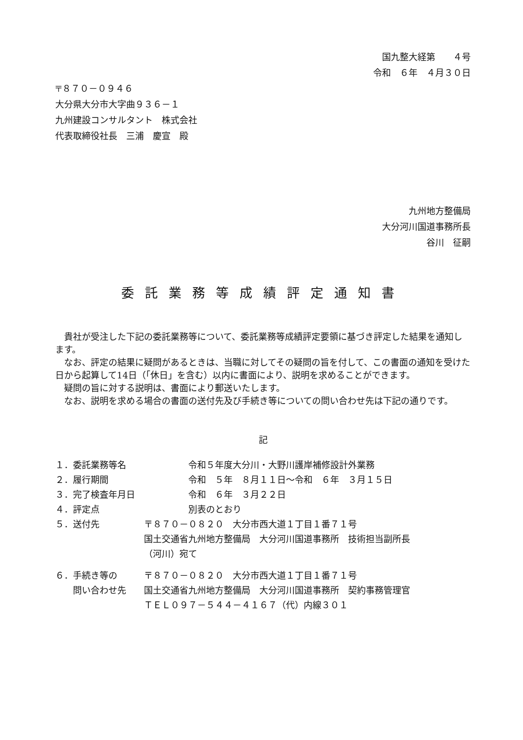国九整大経第　　４号
令和　６年　４月３０日
〒８７０－０９４６
大分県大分市大字曲９３６－１
九州建設コンサルタント　株式会社
代表取締役社長　三浦　慶宣　殿
九州地方整備局
大分河川国道事務所長
谷川　征嗣
委託業務等成績評定通知書
貴社が受注した下記の委託業務等について、委託業務等成績評定要領に基づき評定した結果を通知します。
なお、評定の結果に疑問があるときは、当職に対してその疑問の旨を付して、この書面の通知を受けた日から起算して14日（「休日」を含む）以内に書面により、説明を求めることができます。
疑問の旨に対する説明は、書面により郵送いたします。
なお、説明を求める場合の書面の送付先及び手続き等についての問い合わせ先は下記の通りです。
記
| １．委託業務等名 | 令和５年度大分川・大野川護岸補修設計外業務 |
| ２．履行期間 | 令和 ５年 ８月１１日～令和 ６年 ３月１５日 |
| ３．完了検査年月日 | 令和 ６年 ３月２２日 |
| ４．評定点 | 別表のとおり |
| ５．送付先 | 〒８７０－０８２０ 大分市西大道１丁目１番７１号 国土交通省九州地方整備局 大分河川国道事務所 技術担当副所長 （河川）宛て |
| ６．手続き等の 問い合わせ先 | 〒８７０－０８２０ 大分市西大道１丁目１番７１号 国土交通省九州地方整備局 大分河川国道事務所 契約事務管理官 ＴＥＬ０９７－５４４－４１６７（代）内線３０１ |